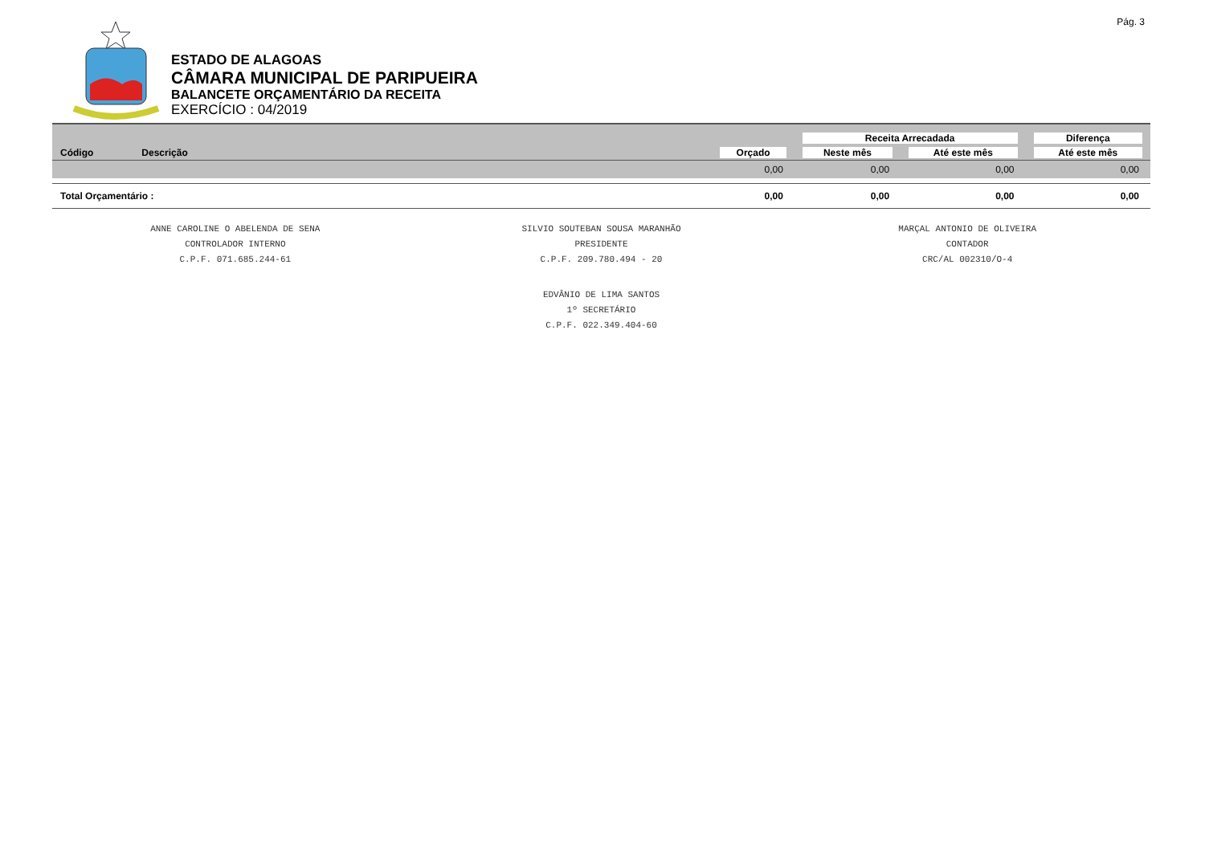Pág. 3
ESTADO DE ALAGOAS
CÂMARA MUNICIPAL DE PARIPUEIRA
BALANCETE ORÇAMENTÁRIO DA RECEITA
EXERCÍCIO : 04/2019
| | | | Receita Arrecadada | | Diferença |
| --- | --- | --- | --- | --- | --- |
| Código | Descrição | Orçado | Neste mês | Até este mês | Até este mês |
| | | 0,00 | 0,00 | 0,00 | 0,00 |
| Total Orçamentário : | | 0,00 | 0,00 | 0,00 | 0,00 |
ANNE CAROLINE O ABELENDA DE SENA
CONTROLADOR INTERNO
C.P.F. 071.685.244-61
SILVIO SOUTEBAN SOUSA MARANHÃO
PRESIDENTE
C.P.F. 209.780.494 - 20
MARÇAL ANTONIO DE OLIVEIRA
CONTADOR
CRC/AL 002310/O-4
EDVÂNIO DE LIMA SANTOS
1º SECRETÁRIO
C.P.F. 022.349.404-60